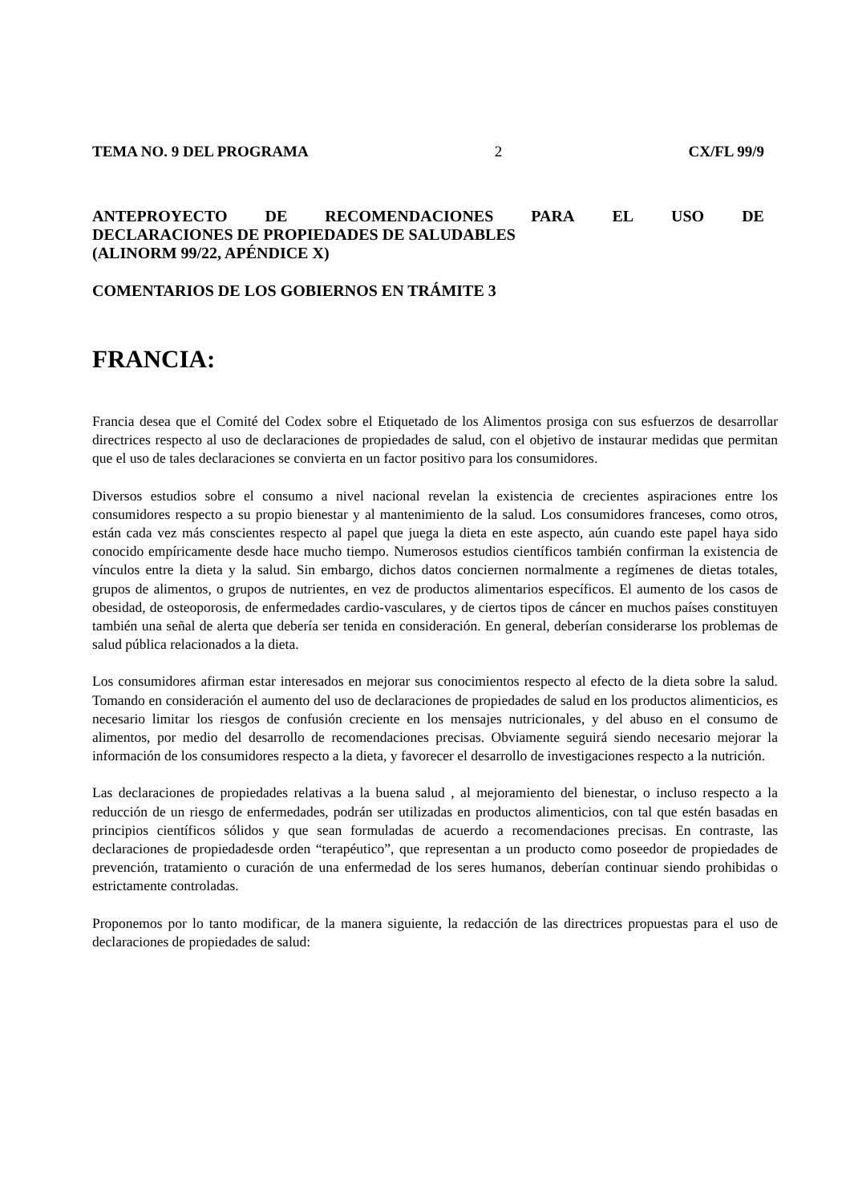TEMA NO. 9 DEL PROGRAMA 2 CX/FL 99/9
ANTEPROYECTO DE RECOMENDACIONES PARA EL USO DE
DECLARACIONES DE PROPIEDADES DE SALUDABLES
(ALINORM 99/22, APÉNDICE X)
COMENTARIOS DE LOS GOBIERNOS EN TRÁMITE 3
FRANCIA:
Francia desea que el Comité del Codex sobre el Etiquetado de los Alimentos prosiga con sus esfuerzos de desarrollar directrices respecto al uso de declaraciones de propiedades de salud, con el objetivo de instaurar medidas que permitan que el uso de tales declaraciones se convierta en un factor positivo para los consumidores.
Diversos estudios sobre el consumo a nivel nacional revelan la existencia de crecientes aspiraciones entre los consumidores respecto a su propio bienestar y al mantenimiento de la salud. Los consumidores franceses, como otros, están cada vez más conscientes respecto al papel que juega la dieta en este aspecto, aún cuando este papel haya sido conocido empíricamente desde hace mucho tiempo. Numerosos estudios científicos también confirman la existencia de vínculos entre la dieta y la salud. Sin embargo, dichos datos conciernen normalmente a regímenes de dietas totales, grupos de alimentos, o grupos de nutrientes, en vez de productos alimentarios específicos. El aumento de los casos de obesidad, de osteoporosis, de enfermedades cardio-vasculares, y de ciertos tipos de cáncer en muchos países constituyen también una señal de alerta que debería ser tenida en consideración. En general, deberían considerarse los problemas de salud pública relacionados a la dieta.
Los consumidores afirman estar interesados en mejorar sus conocimientos respecto al efecto de la dieta sobre la salud. Tomando en consideración el aumento del uso de declaraciones de propiedades de salud en los productos alimenticios, es necesario limitar los riesgos de confusión creciente en los mensajes nutricionales, y del abuso en el consumo de alimentos, por medio del desarrollo de recomendaciones precisas. Obviamente seguirá siendo necesario mejorar la información de los consumidores respecto a la dieta, y favorecer el desarrollo de investigaciones respecto a la nutrición.
Las declaraciones de propiedades relativas a la buena salud , al mejoramiento del bienestar, o incluso respecto a la reducción de un riesgo de enfermedades, podrán ser utilizadas en productos alimenticios, con tal que estén basadas en principios científicos sólidos y que sean formuladas de acuerdo a recomendaciones precisas. En contraste, las declaraciones de propiedadesde orden “terapéutico”, que representan a un producto como poseedor de propiedades de prevención, tratamiento o curación de una enfermedad de los seres humanos, deberían continuar siendo prohibidas o estrictamente controladas.
Proponemos por lo tanto modificar, de la manera siguiente, la redacción de las directrices propuestas para el uso de declaraciones de propiedades de salud: